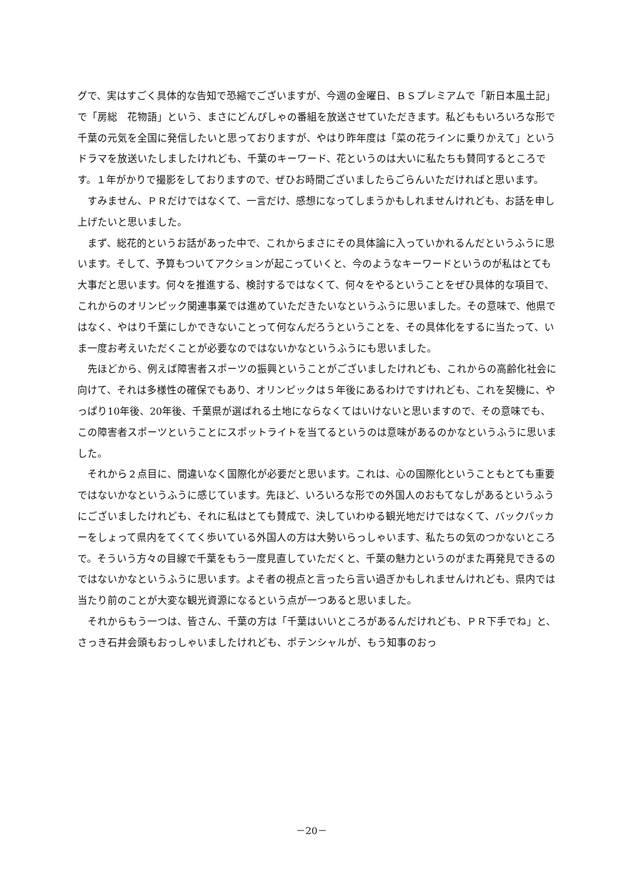グで、実はすごく具体的な告知で恐縮でございますが、今週の金曜日、ＢＳプレミアムで「新日本風土記」で「房総　花物語」という、まさにどんぴしゃの番組を放送させていただきます。私どももいろいろな形で千葉の元気を全国に発信したいと思っておりますが、やはり昨年度は「菜の花ラインに乗りかえて」というドラマを放送いたしましたけれども、千葉のキーワード、花というのは大いに私たちも賛同するところです。１年がかりで撮影をしておりますので、ぜひお時間ございましたらごらんいただければと思います。
すみません、ＰＲだけではなくて、一言だけ、感想になってしまうかもしれませんけれども、お話を申し上げたいと思いました。
まず、総花的というお話があった中で、これからまさにその具体論に入っていかれるんだというふうに思います。そして、予算もついてアクションが起こっていくと、今のようなキーワードというのが私はとても大事だと思います。何々を推進する、検討するではなくて、何々をやるということをぜひ具体的な項目で、これからのオリンピック関連事業では進めていただきたいなというふうに思いました。その意味で、他県ではなく、やはり千葉にしかできないことって何なんだろうということを、その具体化をするに当たって、いま一度お考えいただくことが必要なのではないかなというふうにも思いました。
先ほどから、例えば障害者スポーツの振興ということがございましたけれども、これからの高齢化社会に向けて、それは多様性の確保でもあり、オリンピックは５年後にあるわけですけれども、これを契機に、やっぱり10年後、20年後、千葉県が選ばれる土地にならなくてはいけないと思いますので、その意味でも、この障害者スポーツということにスポットライトを当てるというのは意味があるのかなというふうに思いました。
それから２点目に、間違いなく国際化が必要だと思います。これは、心の国際化ということもとても重要ではないかなというふうに感じています。先ほど、いろいろな形での外国人のおもてなしがあるというふうにございましたけれども、それに私はとても賛成で、決していわゆる観光地だけではなくて、バックパッカーをしょって県内をてくてく歩いている外国人の方は大勢いらっしゃいます、私たちの気のつかないところで。そういう方々の目線で千葉をもう一度見直していただくと、千葉の魅力というのがまた再発見できるのではないかなというふうに思います。よそ者の視点と言ったら言い過ぎかもしれませんけれども、県内では当たり前のことが大変な観光資源になるという点が一つあると思いました。
それからもう一つは、皆さん、千葉の方は「千葉はいいところがあるんだけれども、ＰＲ下手でね」と、さっき石井会頭もおっしゃいましたけれども、ポテンシャルが、もう知事のおっ
－20－